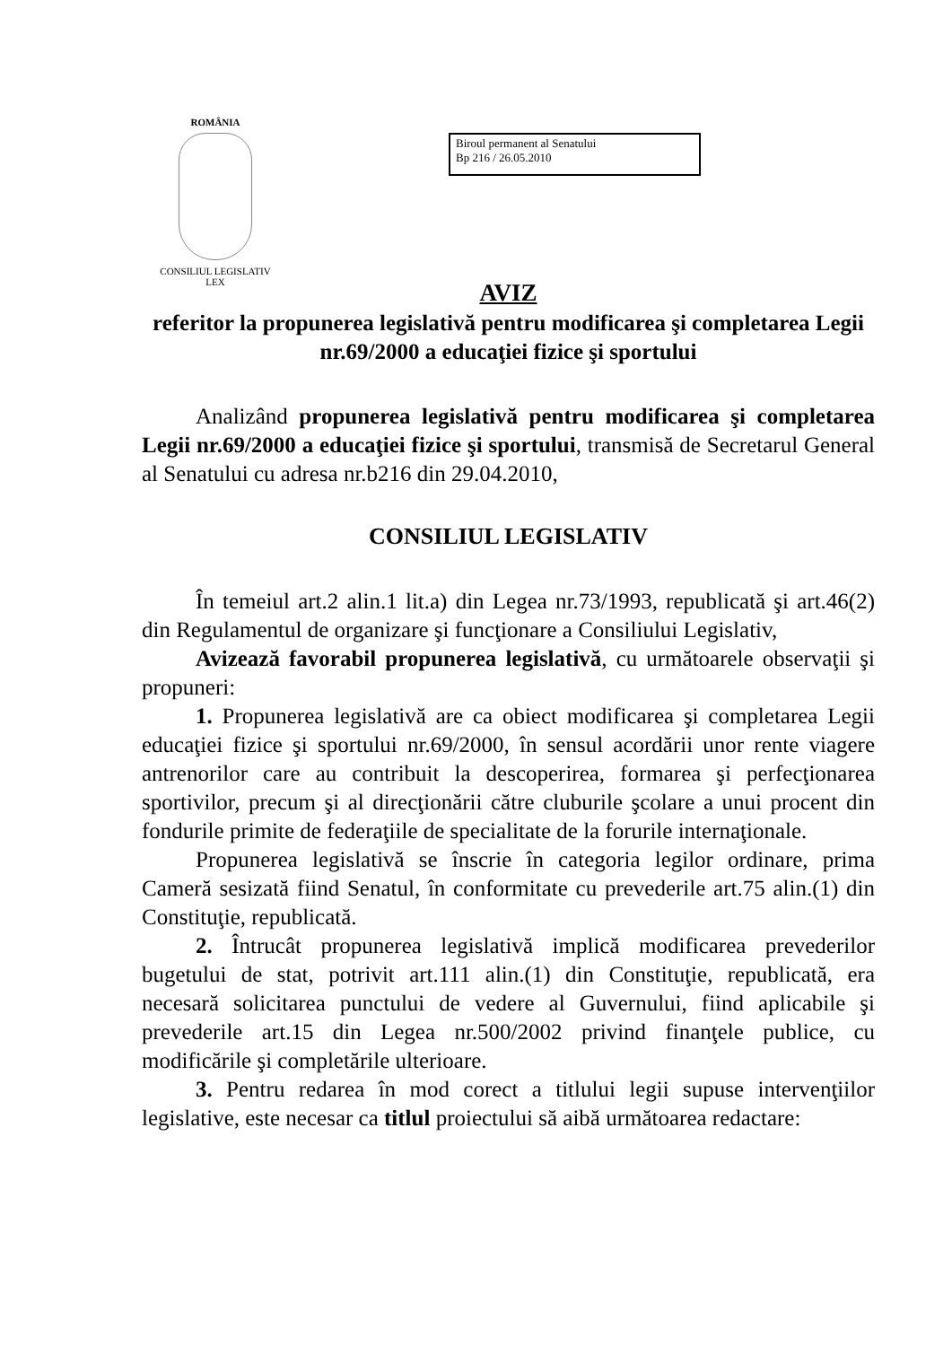ROMÂNIA
CONSILIUL LEGISLATIV
LEX
Biroul permanent al Senatului
Bp 216 / 26.05.2010
AVIZ
referitor la propunerea legislativă pentru modificarea şi completarea Legii nr.69/2000 a educaţiei fizice şi sportului
Analizând propunerea legislativă pentru modificarea şi completarea Legii nr.69/2000 a educaţiei fizice şi sportului, transmisă de Secretarul General al Senatului cu adresa nr.b216 din 29.04.2010,
CONSILIUL LEGISLATIV
În temeiul art.2 alin.1 lit.a) din Legea nr.73/1993, republicată şi art.46(2) din Regulamentul de organizare şi funcţionare a Consiliului Legislativ,
Avizează favorabil propunerea legislativă, cu următoarele observaţii şi propuneri:
1. Propunerea legislativă are ca obiect modificarea şi completarea Legii educaţiei fizice şi sportului nr.69/2000, în sensul acordării unor rente viagere antrenorilor care au contribuit la descoperirea, formarea şi perfecţionarea sportivilor, precum şi al direcţionării către cluburile şcolare a unui procent din fondurile primite de federaţiile de specialitate de la forurile internaţionale.
Propunerea legislativă se înscrie în categoria legilor ordinare, prima Cameră sesizată fiind Senatul, în conformitate cu prevederile art.75 alin.(1) din Constituţie, republicată.
2. Întrucât propunerea legislativă implică modificarea prevederilor bugetului de stat, potrivit art.111 alin.(1) din Constituţie, republicată, era necesară solicitarea punctului de vedere al Guvernului, fiind aplicabile şi prevederile art.15 din Legea nr.500/2002 privind finanţele publice, cu modificările şi completările ulterioare.
3. Pentru redarea în mod corect a titlului legii supuse intervenţiilor legislative, este necesar ca titlul proiectului să aibă următoarea redactare: